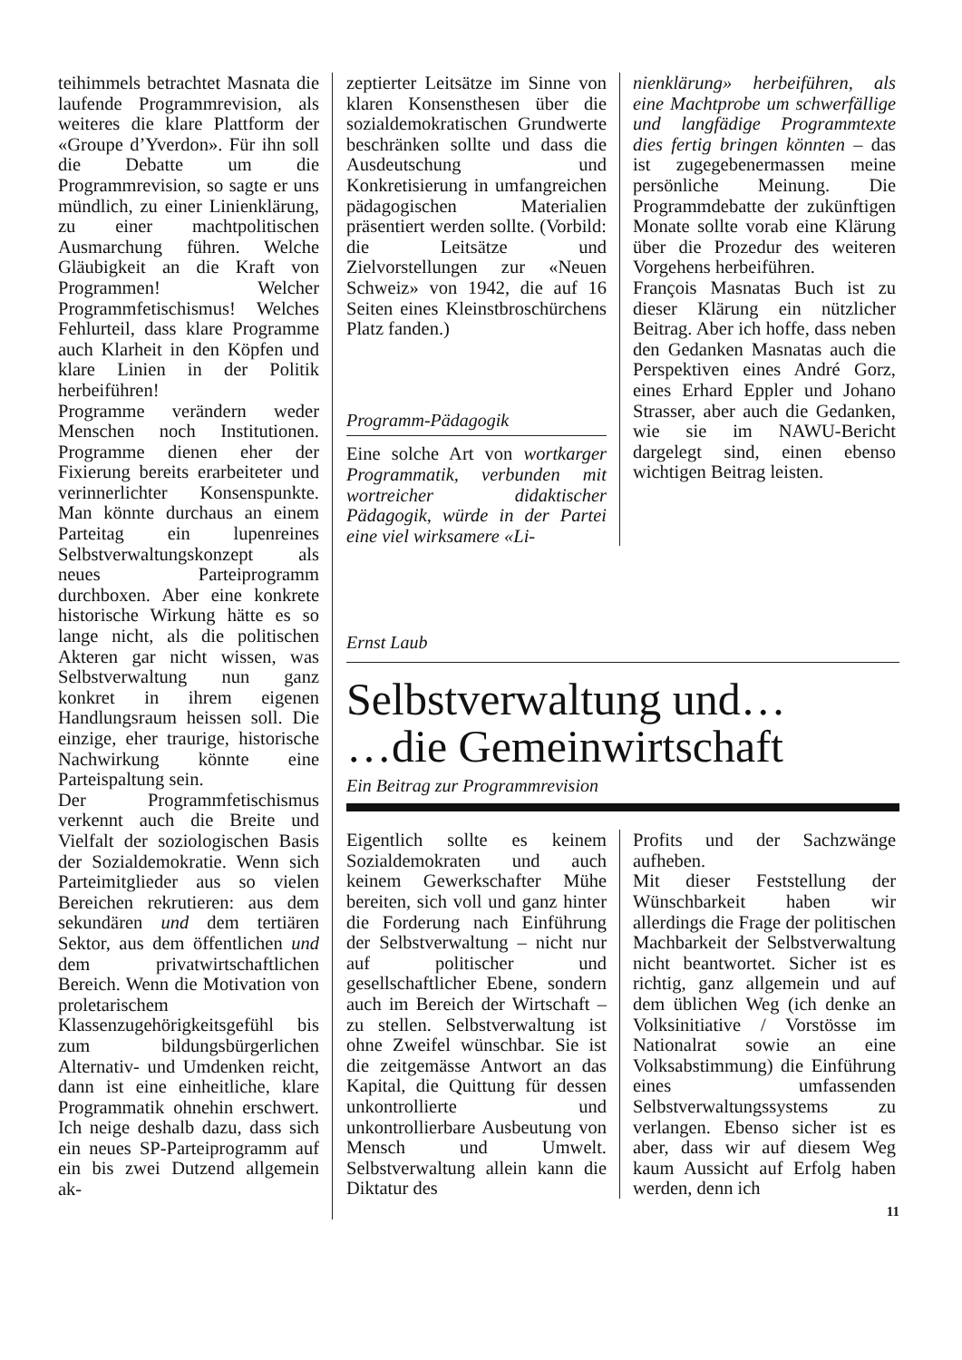teihimmels betrachtet Masnata die laufende Programmrevision, als weiteres die klare Plattform der «Groupe d’Yverdon». Für ihn soll die Debatte um die Programmrevision, so sagte er uns mündlich, zu einer Linienklärung, zu einer machtpolitischen Ausmarchung führen. Welche Gläubigkeit an die Kraft von Programmen! Welcher Programmfetischismus! Welches Fehlurteil, dass klare Programme auch Klarheit in den Köpfen und klare Linien in der Politik herbeiführen!
Programme verändern weder Menschen noch Institutionen. Programme dienen eher der Fixierung bereits erarbeiteter und verinnerlichter Konsenspunkte. Man könnte durchaus an einem Parteitag ein lupenreines Selbstverwaltungskonzept als neues Parteiprogramm durchboxen. Aber eine konkrete historische Wirkung hätte es so lange nicht, als die politischen Akteren gar nicht wissen, was Selbstverwaltung nun ganz konkret in ihrem eigenen Handlungsraum heissen soll. Die einzige, eher traurige, historische Nachwirkung könnte eine Parteispaltung sein.
Der Programmfetischismus verkennt auch die Breite und Vielfalt der soziologischen Basis der Sozialdemokratie. Wenn sich Parteimitglieder aus so vielen Bereichen rekrutieren: aus dem sekundären und dem tertiären Sektor, aus dem öffentlichen und dem privatwirtschaftlichen Bereich. Wenn die Motivation von proletarischem Klassenzugehörigkeitsgefühl bis zum bildungsbürgerlichen Alternativ- und Umdenken reicht, dann ist eine einheitliche, klare Programmatik ohnehin erschwert. Ich neige deshalb dazu, dass sich ein neues SP-Parteiprogramm auf ein bis zwei Dutzend allgemein ak-
zeptierter Leitsätze im Sinne von klaren Konsensthesen über die sozialdemokratischen Grundwerte beschränken sollte und dass die Ausdeutschung und Konkretisierung in umfangreichen pädagogischen Materialien präsentiert werden sollte. (Vorbild: die Leitsätze und Zielvorstellungen zur «Neuen Schweiz» von 1942, die auf 16 Seiten eines Kleinstbroschürchens Platz fanden.)
Programm-Pädagogik
Eine solche Art von wortkarger Programmatik, verbunden mit wortreicher didaktischer Pädagogik, würde in der Partei eine viel wirksamere «Li-
nienklärung» herbeiführen, als eine Machtprobe um schwerfällige und langfädige Programmtexte dies fertig bringen könnten – das ist zugegebenermassen meine persönliche Meinung. Die Programmdebatte der zukünftigen Monate sollte vorab eine Klärung über die Prozedur des weiteren Vorgehens herbeiführen.
François Masnatas Buch ist zu dieser Klärung ein nützlicher Beitrag. Aber ich hoffe, dass neben den Gedanken Masnatas auch die Perspektiven eines André Gorz, eines Erhard Eppler und Johano Strasser, aber auch die Gedanken, wie sie im NAWU-Bericht dargelegt sind, einen ebenso wichtigen Beitrag leisten.
Ernst Laub
Selbstverwaltung und…
…die Gemeinwirtschaft
Ein Beitrag zur Programmrevision
Eigentlich sollte es keinem Sozialdemokraten und auch keinem Gewerkschafter Mühe bereiten, sich voll und ganz hinter die Forderung nach Einführung der Selbstverwaltung – nicht nur auf politischer und gesellschaftlicher Ebene, sondern auch im Bereich der Wirtschaft – zu stellen. Selbstverwaltung ist ohne Zweifel wünschbar. Sie ist die zeitgemässe Antwort an das Kapital, die Quittung für dessen unkontrollierte und unkontrollierbare Ausbeutung von Mensch und Umwelt. Selbstverwaltung allein kann die Diktatur des
Profits und der Sachzwänge aufheben.
Mit dieser Feststellung der Wünschbarkeit haben wir allerdings die Frage der politischen Machbarkeit der Selbstverwaltung nicht beantwortet. Sicher ist es richtig, ganz allgemein und auf dem üblichen Weg (ich denke an Volksinitiative / Vorstösse im Nationalrat sowie an eine Volksabstimmung) die Einführung eines umfassenden Selbstverwaltungssystems zu verlangen. Ebenso sicher ist es aber, dass wir auf diesem Weg kaum Aussicht auf Erfolg haben werden, denn ich
11